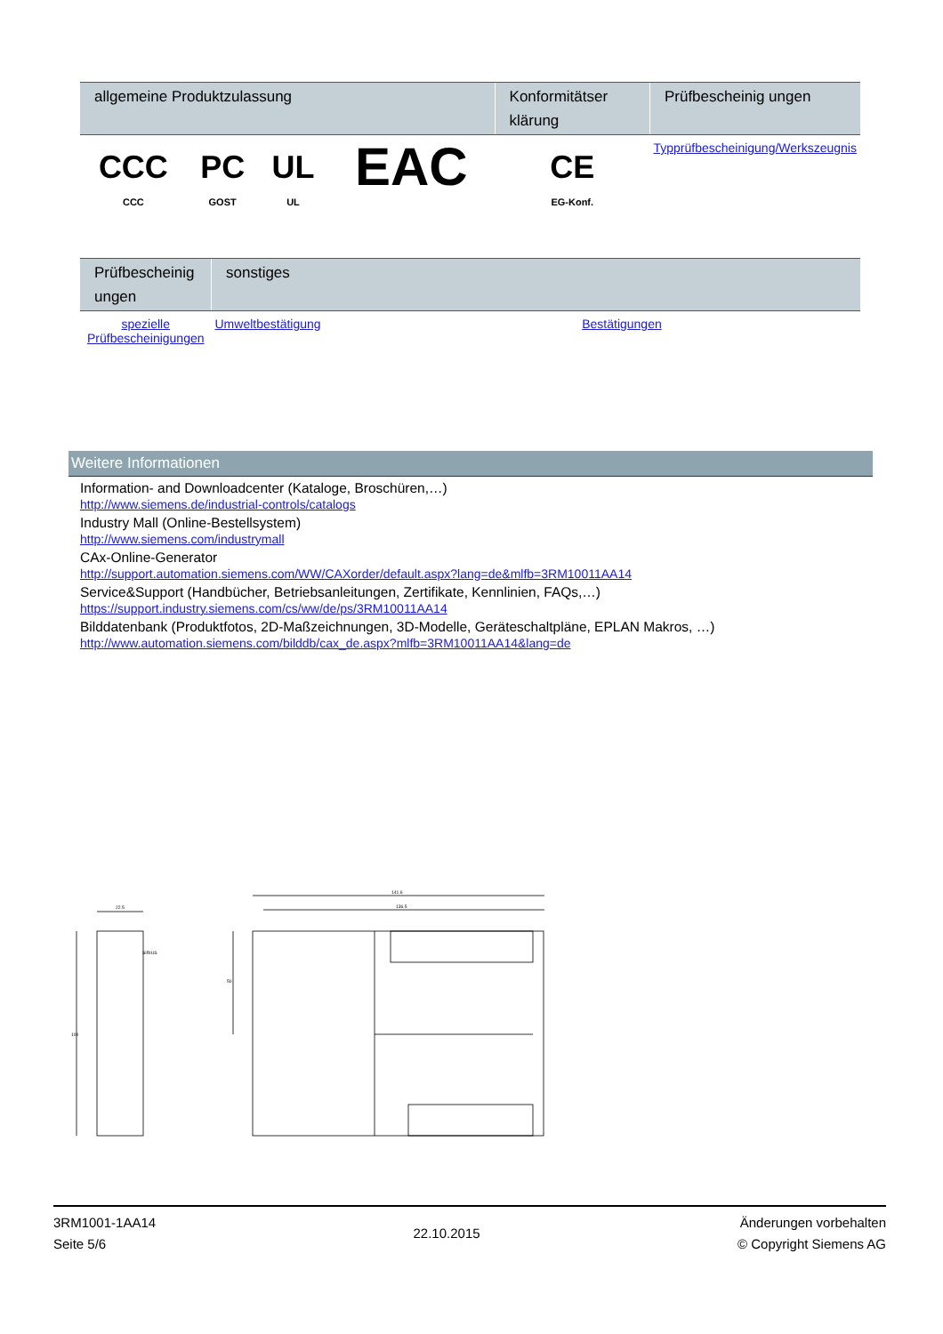| allgemeine Produktzulassung | | | | Konformitätser klärung | Prüfbescheinig ungen |
| --- | --- | --- | --- | --- | --- |
| CCC CCC | PC GOST | UL UL | EAC | CE EG-Konf. | Typprüfbescheinigung/Werkszeugnis |
| Prüfbescheinig ungen | sonstiges | |
| --- | --- | --- |
| spezielle Prüfbescheinigungen | Umweltbestätigung | Bestätigungen |
Weitere Informationen
Information- and Downloadcenter (Kataloge, Broschüren,…)
http://www.siemens.de/industrial-controls/catalogs
Industry Mall (Online-Bestellsystem)
http://www.siemens.com/industrymall
CAx-Online-Generator
http://support.automation.siemens.com/WW/CAXorder/default.aspx?lang=de&mlfb=3RM10011AA14
Service&Support (Handbücher, Betriebsanleitungen, Zertifikate, Kennlinien, FAQs,…)
https://support.industry.siemens.com/cs/ww/de/ps/3RM10011AA14
Bilddatenbank (Produktfotos, 2D-Maßzeichnungen, 3D-Modelle, Geräteschaltpläne, EPLAN Makros, …)
http://www.automation.siemens.com/bilddb/cax_de.aspx?mlfb=3RM10011AA14&lang=de
22.5
SIRIUS
141.6
136.5
100
50
3RM1001-1AA14
Seite 5/6
22.10.2015
Änderungen vorbehalten
© Copyright Siemens AG